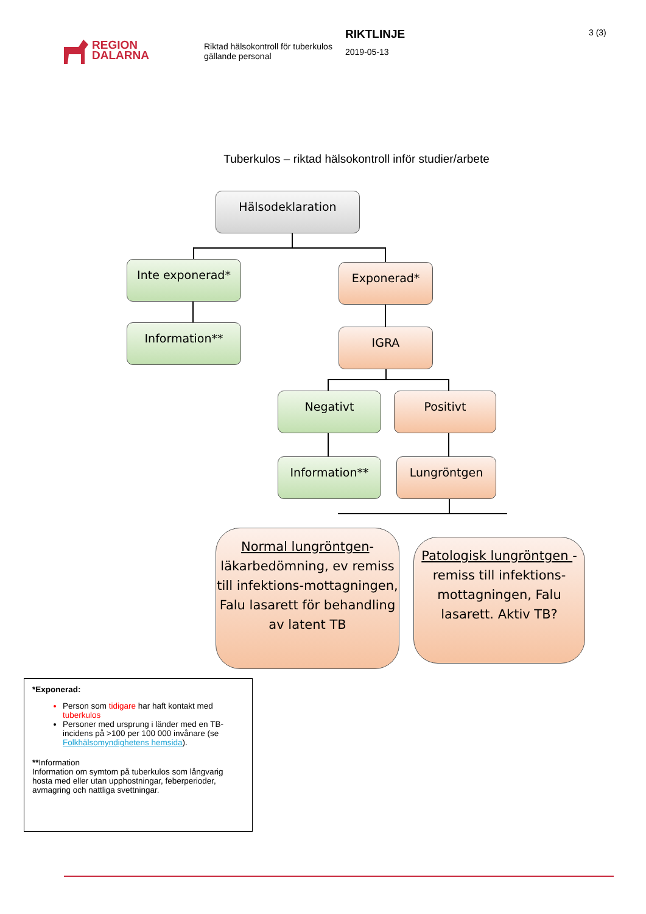REGION
DALARNA
Riktad hälsokontroll för tuberkulos gällande personal
RIKTLINJE
2019-05-13
3 (3)
Tuberkulos – riktad hälsokontroll inför studier/arbete
Hälsodeklaration
Inte exponerad* Exponerad*
Information** IGRA
Negativt Positivt
Information** Lungröntgen
Normal lungröntgen-läkarbedömning, ev remiss till infektions-mottagningen, Falu lasarett för behandling av latent TB
Patologisk lungröntgen - remiss till infektions-mottagningen, Falu lasarett. Aktiv TB?
*Exponerad:
Person som tidigare har haft kontakt med tuberkulos
Personer med ursprung i länder med en TB-incidens på >100 per 100 000 invånare (se Folkhälsomyndighetens hemsida).
**Information
Information om symtom på tuberkulos som långvarig hosta med eller utan upphostningar, feberperioder, avmagring och nattliga svettningar.